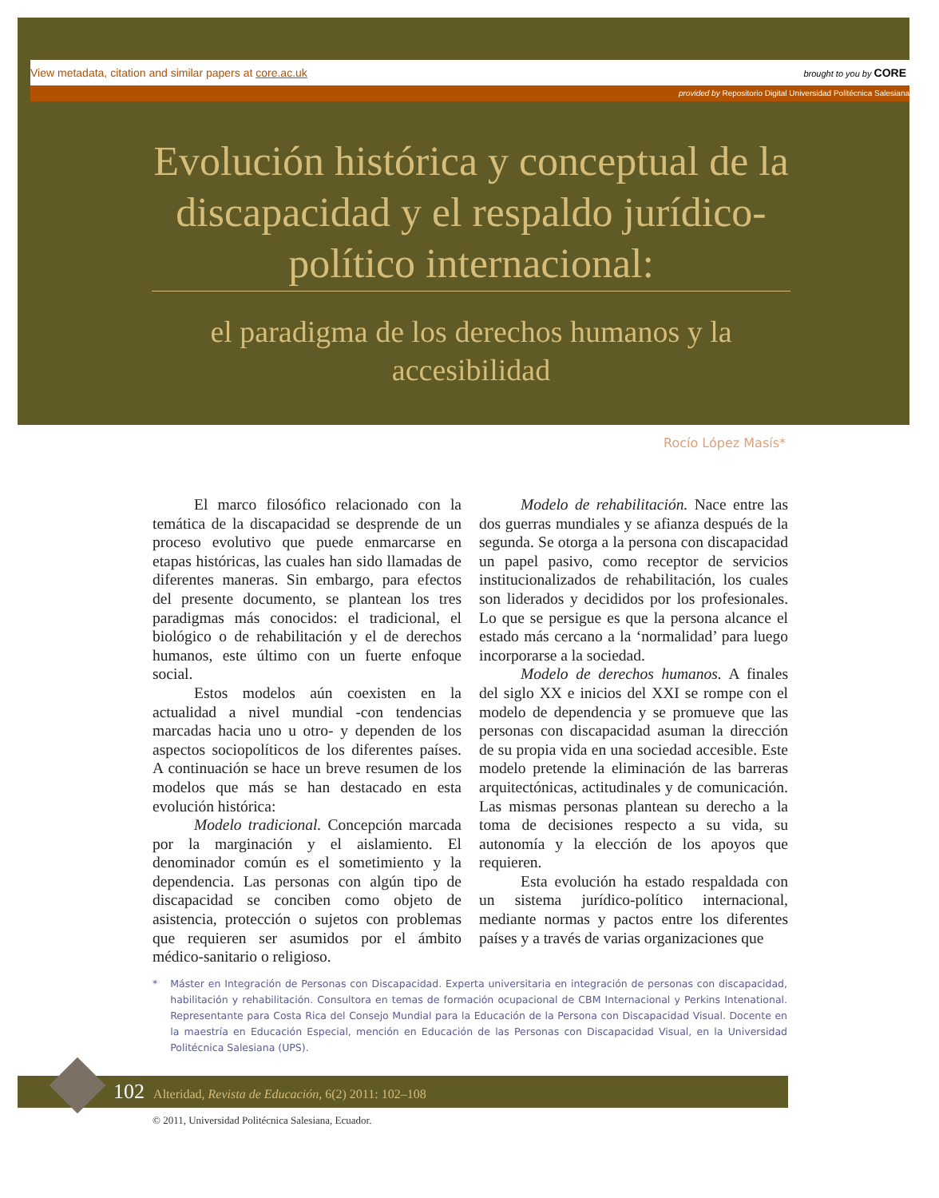View metadata, citation and similar papers at core.ac.uk brought to you by CORE
provided by Repositorio Digital Universidad Politécnica Salesiana
Evolución histórica y conceptual de la discapacidad y el respaldo jurídico-político internacional:
el paradigma de los derechos humanos y la accesibilidad
Rocío López Masís*
El marco filosófico relacionado con la temática de la discapacidad se desprende de un proceso evolutivo que puede enmarcarse en etapas históricas, las cuales han sido llamadas de diferentes maneras. Sin embargo, para efectos del presente documento, se plantean los tres paradigmas más conocidos: el tradicional, el biológico o de rehabilitación y el de derechos humanos, este último con un fuerte enfoque social.
Estos modelos aún coexisten en la actualidad a nivel mundial -con tendencias marcadas hacia uno u otro- y dependen de los aspectos sociopolíticos de los diferentes países. A continuación se hace un breve resumen de los modelos que más se han destacado en esta evolución histórica:
Modelo tradicional. Concepción marcada por la marginación y el aislamiento. El denominador común es el sometimiento y la dependencia. Las personas con algún tipo de discapacidad se conciben como objeto de asistencia, protección o sujetos con problemas que requieren ser asumidos por el ámbito médico-sanitario o religioso.
Modelo de rehabilitación. Nace entre las dos guerras mundiales y se afianza después de la segunda. Se otorga a la persona con discapacidad un papel pasivo, como receptor de servicios institucionalizados de rehabilitación, los cuales son liderados y decididos por los profesionales. Lo que se persigue es que la persona alcance el estado más cercano a la ‘normalidad’ para luego incorporarse a la sociedad.
Modelo de derechos humanos. A finales del siglo XX e inicios del XXI se rompe con el modelo de dependencia y se promueve que las personas con discapacidad asuman la dirección de su propia vida en una sociedad accesible. Este modelo pretende la eliminación de las barreras arquitectónicas, actitudinales y de comunicación. Las mismas personas plantean su derecho a la toma de decisiones respecto a su vida, su autonomía y la elección de los apoyos que requieren.
Esta evolución ha estado respaldada con un sistema jurídico-político internacional, mediante normas y pactos entre los diferentes países y a través de varias organizaciones que
* Máster en Integración de Personas con Discapacidad. Experta universitaria en integración de personas con discapacidad, habilitación y rehabilitación. Consultora en temas de formación ocupacional de CBM Internacional y Perkins Intenational. Representante para Costa Rica del Consejo Mundial para la Educación de la Persona con Discapacidad Visual. Docente en la maestría en Educación Especial, mención en Educación de las Personas con Discapacidad Visual, en la Universidad Politécnica Salesiana (UPS).
102 Alteridad, Revista de Educación, 6(2) 2011: 102–108
© 2011, Universidad Politécnica Salesiana, Ecuador.